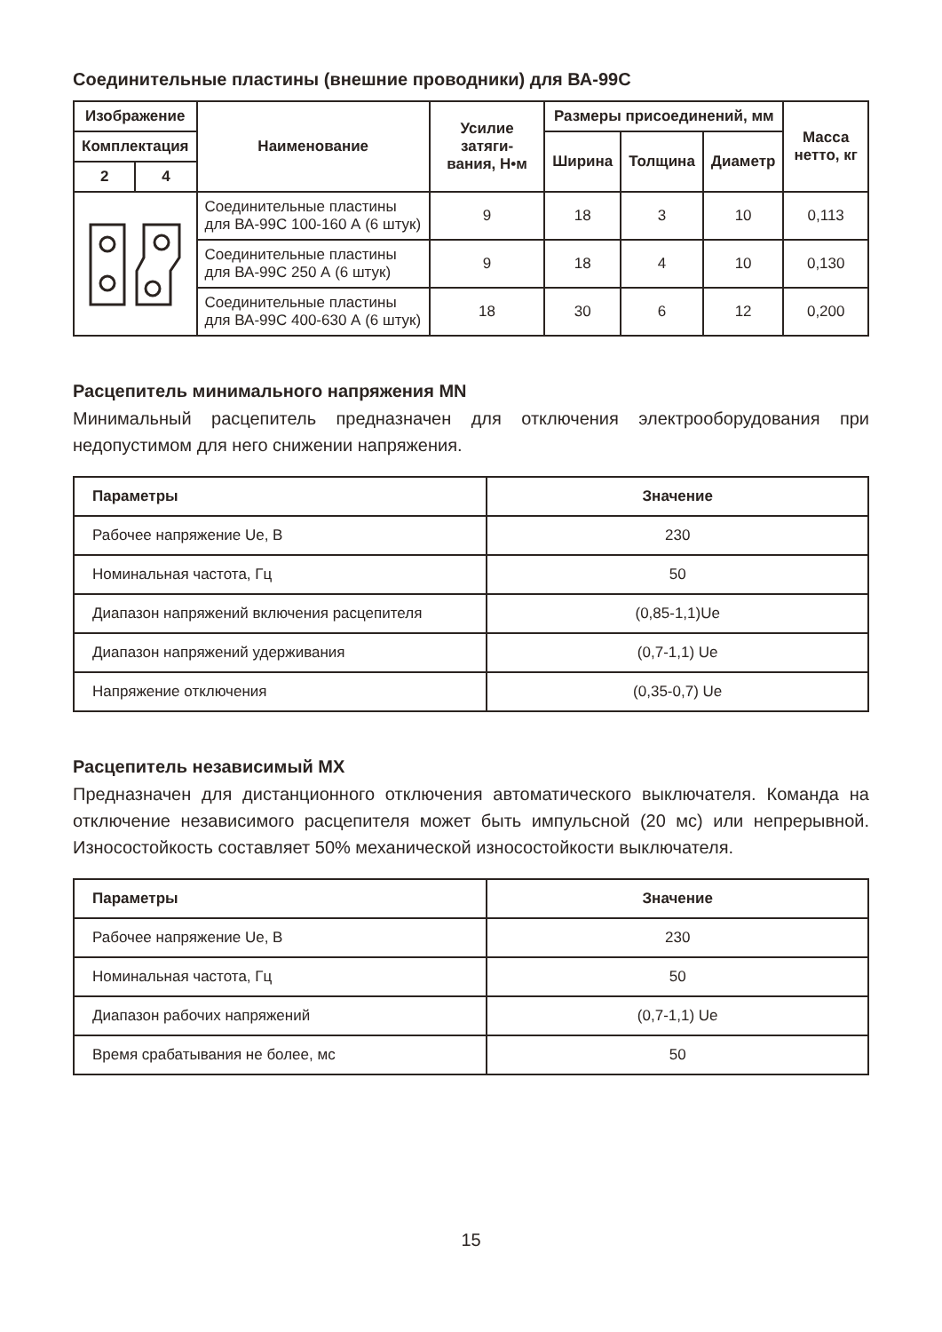Соединительные пластины (внешние проводники) для ВА-99С
| Изображение | | Наименование | Усилие затяги-вания, Н•м | Размеры присоединений, мм | | | Масса нетто, кг |
| --- | --- | --- | --- | --- | --- | --- | --- |
| Комплектация | | | | Ширина | Толщина | Диаметр | |
| 2 | 4 | | | | | | |
| | | Соединительные пластины для ВА-99С 100-160 А (6 штук) | 9 | 18 | 3 | 10 | 0,113 |
| | | Соединительные пластины для ВА-99С 250 А (6 штук) | 9 | 18 | 4 | 10 | 0,130 |
| | | Соединительные пластины для ВА-99С 400-630 А (6 штук) | 18 | 30 | 6 | 12 | 0,200 |
Расцепитель минимального напряжения MN
Минимальный расцепитель предназначен для отключения электрооборудования при недопустимом для него снижении напряжения.
| Параметры | Значение |
| --- | --- |
| Рабочее напряжение Ue, В | 230 |
| Номинальная частота, Гц | 50 |
| Диапазон напряжений включения расцепителя | (0,85-1,1)Ue |
| Диапазон напряжений удерживания | (0,7-1,1) Ue |
| Напряжение отключения | (0,35-0,7) Ue |
Расцепитель независимый MX
Предназначен для дистанционного отключения автоматического выключателя. Команда на отключение независимого расцепителя может быть импульсной (20 мс) или непрерывной. Износостойкость составляет 50% механической износостойкости выключателя.
| Параметры | Значение |
| --- | --- |
| Рабочее напряжение Ue, В | 230 |
| Номинальная частота, Гц | 50 |
| Диапазон рабочих напряжений | (0,7-1,1) Ue |
| Время срабатывания не более, мс | 50 |
15